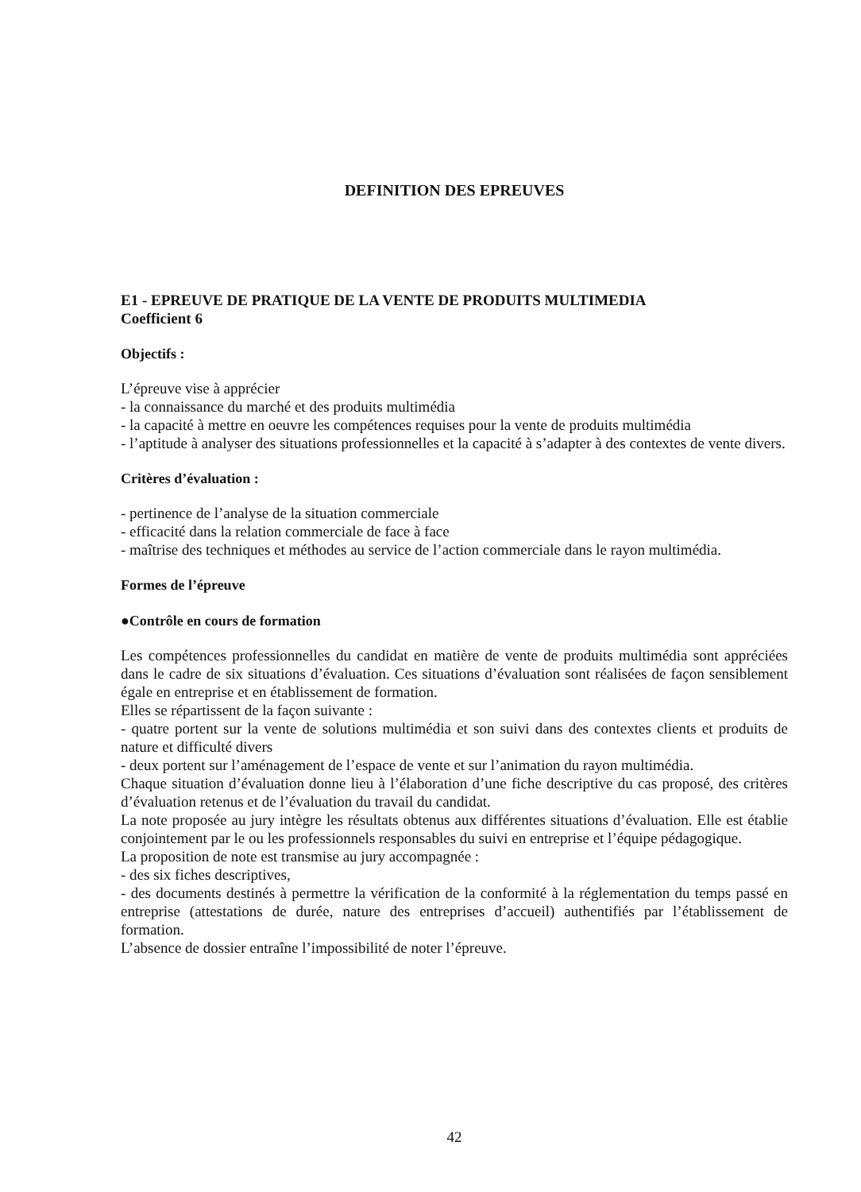DEFINITION DES EPREUVES
E1 - EPREUVE DE PRATIQUE DE LA VENTE DE PRODUITS MULTIMEDIA
Coefficient 6
Objectifs :
L’épreuve vise à apprécier
- la connaissance du marché et des produits multimédia
- la capacité à mettre en oeuvre les compétences requises pour la vente de produits multimédia
- l’aptitude à analyser des situations professionnelles et la capacité à s’adapter à des contextes de vente divers.
Critères d’évaluation :
- pertinence de l’analyse de la situation commerciale
- efficacité dans la relation commerciale de face à face
- maîtrise des techniques et méthodes au service de l’action commerciale dans le rayon multimédia.
Formes de l’épreuve
●Contrôle en cours de formation
Les compétences professionnelles du candidat en matière de vente de produits multimédia sont appréciées dans le cadre de six situations d’évaluation. Ces situations d’évaluation sont réalisées de façon sensiblement égale en entreprise et en établissement de formation.
Elles se répartissent de la façon suivante :
- quatre portent sur la vente de solutions multimédia et son suivi dans des contextes clients et produits de nature et difficulté divers
- deux portent sur l’aménagement de l’espace de vente et sur l’animation du rayon multimédia.
Chaque situation d’évaluation donne lieu à l’élaboration d’une fiche descriptive du cas proposé, des critères d’évaluation retenus et de l’évaluation du travail du candidat.
La note proposée au jury intègre les résultats obtenus aux différentes situations d’évaluation. Elle est établie conjointement par le ou les professionnels responsables du suivi en entreprise et l’équipe pédagogique.
La proposition de note est transmise au jury accompagnée :
- des six fiches descriptives,
- des documents destinés à permettre la vérification de la conformité à la réglementation du temps passé en entreprise (attestations de durée, nature des entreprises d’accueil) authentifiés par l’établissement de formation.
L’absence de dossier entraîne l’impossibilité de noter l’épreuve.
42